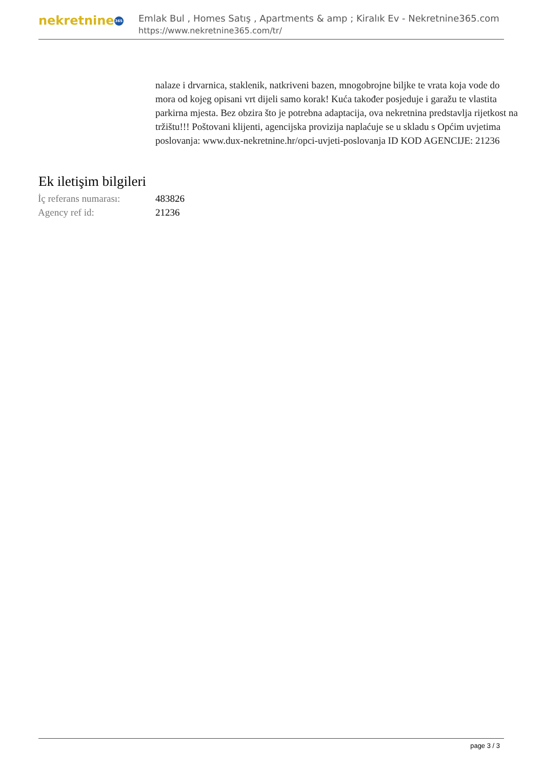nekretnine 365
Emlak Bul , Homes Satış , Apartments & amp ; Kiralık Ev - Nekretnine365.com
https://www.nekretnine365.com/tr/
nalaze i drvarnica, staklenik, natkriveni bazen, mnogobrojne biljke te vrata koja vode do mora od kojeg opisani vrt dijeli samo korak! Kuća također posjeduje i garažu te vlastita parkirna mjesta. Bez obzira što je potrebna adaptacija, ova nekretnina predstavlja rijetkost na tržištu!!! Poštovani klijenti, agencijska provizija naplaćuje se u skladu s Općim uvjetima poslovanja: www.dux-nekretnine.hr/opci-uvjeti-poslovanja ID KOD AGENCIJE: 21236
Ek iletişim bilgileri
| İç referans numarası: | 483826 |
| Agency ref id: | 21236 |
page 3 / 3